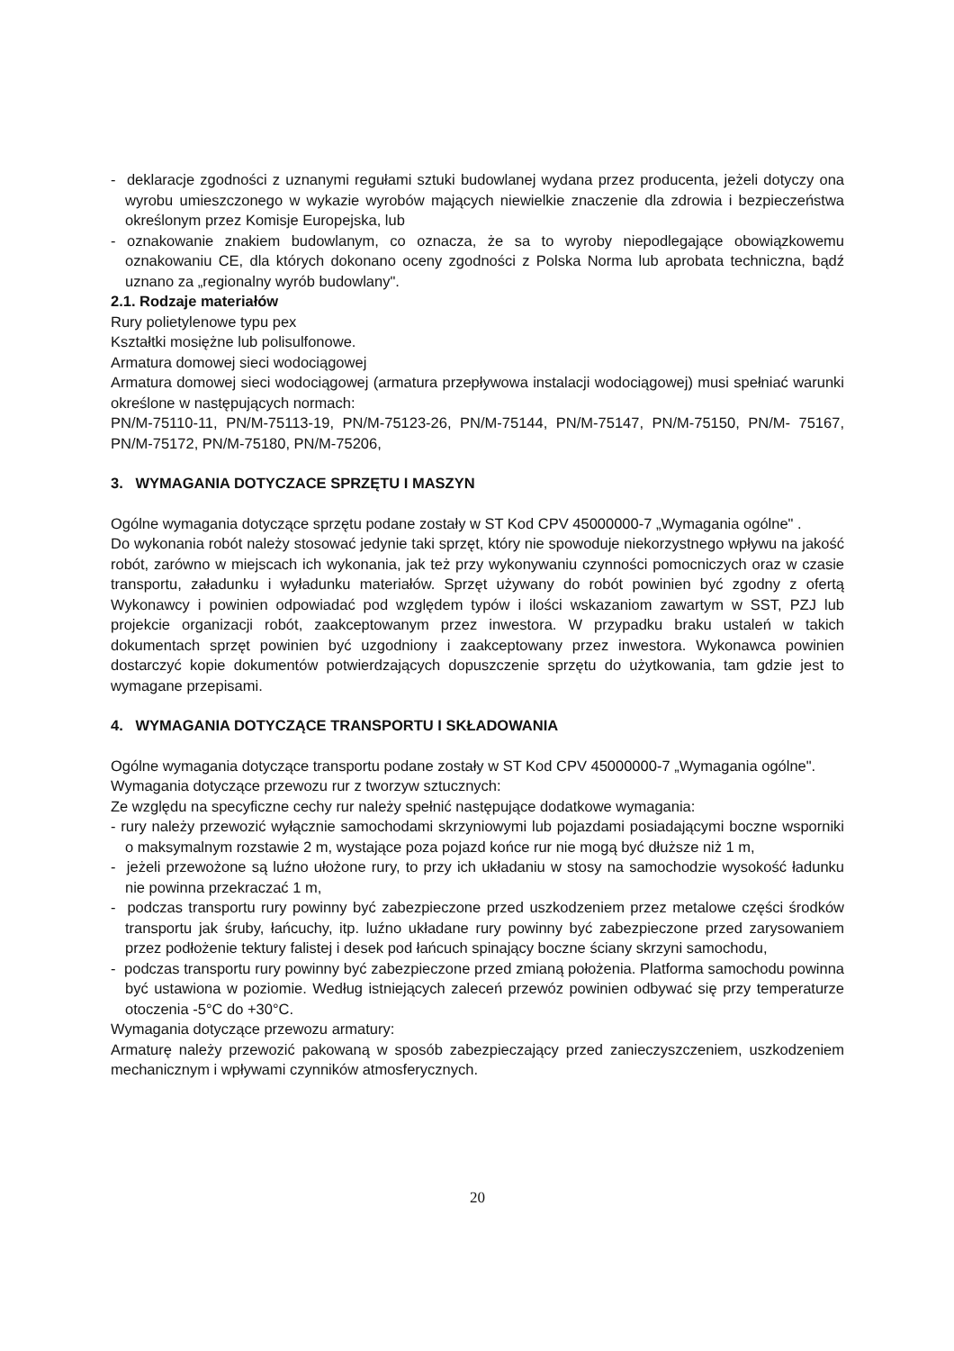- deklaracje zgodności z uznanymi regułami sztuki budowlanej wydana przez producenta, jeżeli dotyczy ona wyrobu umieszczonego w wykazie wyrobów mających niewielkie znaczenie dla zdrowia i bezpieczeństwa określonym przez Komisje Europejska, lub
- oznakowanie znakiem budowlanym, co oznacza, że sa to wyroby niepodlegające obowiązkowemu oznakowaniu CE, dla których dokonano oceny zgodności z Polska Norma lub aprobata techniczna, bądź uznano za „regionalny wyrób budowlany".
2.1. Rodzaje materiałów
Rury polietylenowe typu pex
Kształtki mosiężne lub polisulfonowe.
Armatura domowej sieci wodociągowej
Armatura domowej sieci wodociągowej (armatura przepływowa instalacji wodociągowej) musi spełniać warunki określone w następujących normach:
PN/M-75110-11, PN/M-75113-19, PN/M-75123-26, PN/M-75144, PN/M-75147, PN/M-75150, PN/M- 75167, PN/M-75172, PN/M-75180, PN/M-75206,
3. WYMAGANIA DOTYCZACE SPRZĘTU I MASZYN
Ogólne wymagania dotyczące sprzętu podane zostały w ST Kod CPV 45000000-7 „Wymagania ogólne" .
Do wykonania robót należy stosować jedynie taki sprzęt, który nie spowoduje niekorzystnego wpływu na jakość robót, zarówno w miejscach ich wykonania, jak też przy wykonywaniu czynności pomocniczych oraz w czasie transportu, załadunku i wyładunku materiałów. Sprzęt używany do robót powinien być zgodny z ofertą Wykonawcy i powinien odpowiadać pod względem typów i ilości wskazaniom zawartym w SST, PZJ lub projekcie organizacji robót, zaakceptowanym przez inwestora. W przypadku braku ustaleń w takich dokumentach sprzęt powinien być uzgodniony i zaakceptowany przez inwestora. Wykonawca powinien dostarczyć kopie dokumentów potwierdzających dopuszczenie sprzętu do użytkowania, tam gdzie jest to wymagane przepisami.
4. WYMAGANIA DOTYCZĄCE TRANSPORTU I SKŁADOWANIA
Ogólne wymagania dotyczące transportu podane zostały w ST Kod CPV 45000000-7 „Wymagania ogólne".
Wymagania dotyczące przewozu rur z tworzyw sztucznych:
Ze względu na specyficzne cechy rur należy spełnić następujące dodatkowe wymagania:
- rury należy przewozić wyłącznie samochodami skrzyniowymi lub pojazdami posiadającymi boczne wsporniki o maksymalnym rozstawie 2 m, wystające poza pojazd końce rur nie mogą być dłuższe niż 1 m,
- jeżeli przewożone są luźno ułożone rury, to przy ich układaniu w stosy na samochodzie wysokość ładunku nie powinna przekraczać 1 m,
- podczas transportu rury powinny być zabezpieczone przed uszkodzeniem przez metalowe części środków transportu jak śruby, łańcuchy, itp. luźno układane rury powinny być zabezpieczone przed zarysowaniem przez podłożenie tektury falistej i desek pod łańcuch spinający boczne ściany skrzyni samochodu,
- podczas transportu rury powinny być zabezpieczone przed zmianą położenia. Platforma samochodu powinna być ustawiona w poziomie. Według istniejących zaleceń przewóz powinien odbywać się przy temperaturze otoczenia -5°C do +30°C.
Wymagania dotyczące przewozu armatury:
Armaturę należy przewozić pakowaną w sposób zabezpieczający przed zanieczyszczeniem, uszkodzeniem mechanicznym i wpływami czynników atmosferycznych.
20